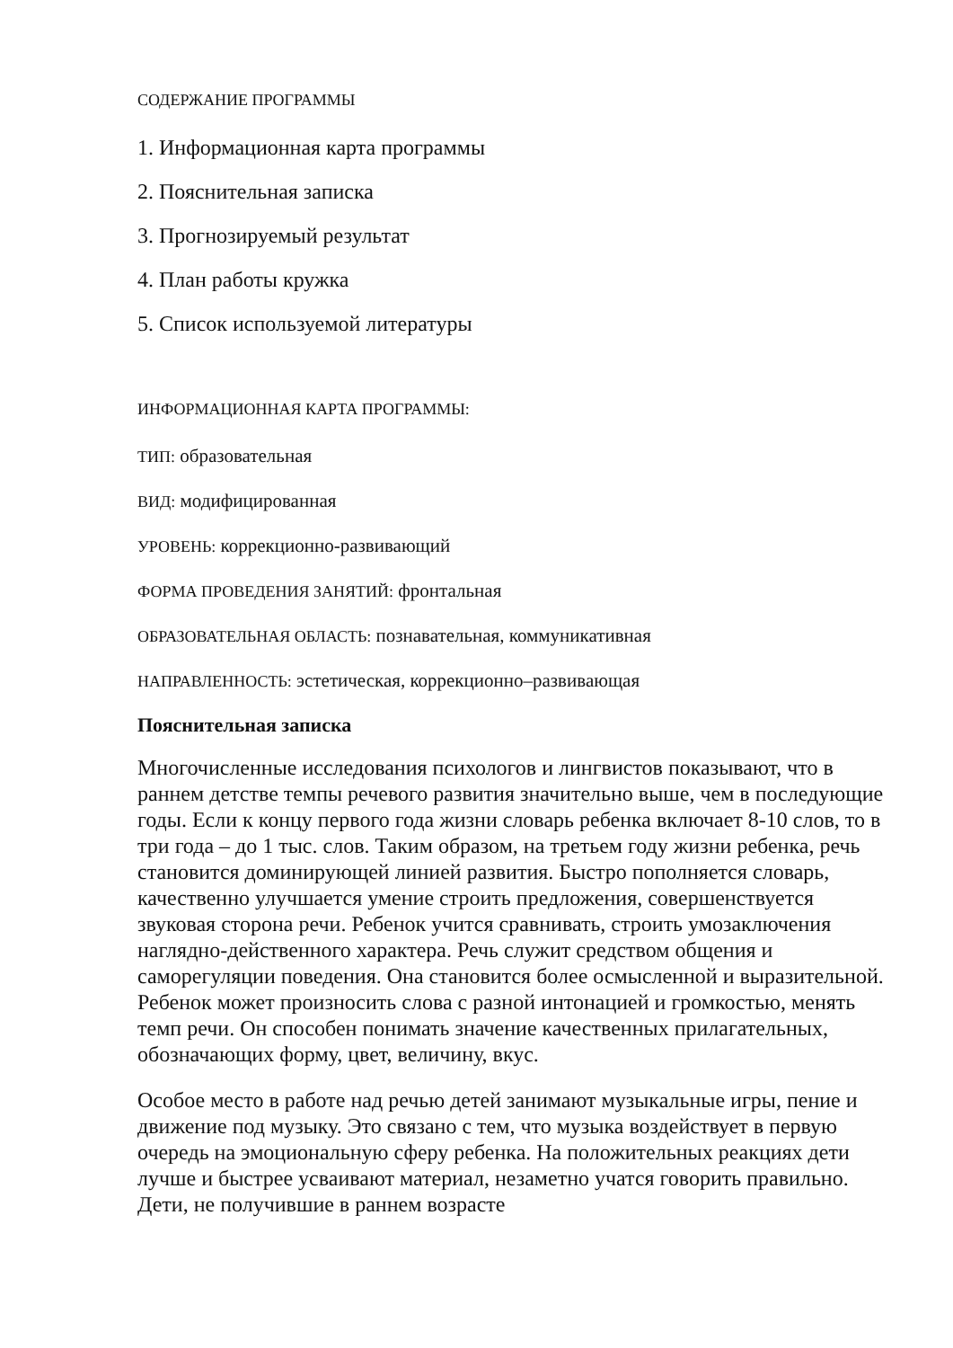СОДЕРЖАНИЕ ПРОГРАММЫ
1. Информационная карта программы
2. Пояснительная записка
3. Прогнозируемый результат
4. План работы кружка
5. Список используемой литературы
ИНФОРМАЦИОННАЯ КАРТА ПРОГРАММЫ:
ТИП: образовательная
ВИД: модифицированная
УРОВЕНЬ: коррекционно-развивающий
ФОРМА ПРОВЕДЕНИЯ ЗАНЯТИЙ: фронтальная
ОБРАЗОВАТЕЛЬНАЯ ОБЛАСТЬ: познавательная, коммуникативная
НАПРАВЛЕННОСТЬ: эстетическая, коррекционно–развивающая
Пояснительная записка
Многочисленные исследования психологов и лингвистов показывают, что в раннем детстве темпы речевого развития значительно выше, чем в последующие годы. Если к концу первого года жизни словарь ребенка включает 8-10 слов, то в три года – до 1 тыс. слов. Таким образом, на третьем году жизни ребенка, речь становится доминирующей линией развития. Быстро пополняется словарь, качественно улучшается умение строить предложения, совершенствуется звуковая сторона речи. Ребенок учится сравнивать, строить умозаключения наглядно-действенного характера. Речь служит средством общения и саморегуляции поведения. Она становится более осмысленной и выразительной. Ребенок может произносить слова с разной интонацией и громкостью, менять темп речи. Он способен понимать значение качественных прилагательных, обозначающих форму, цвет, величину, вкус.
Особое место в работе над речью детей занимают музыкальные игры, пение и движение под музыку. Это связано с тем, что музыка воздействует в первую очередь на эмоциональную сферу ребенка. На положительных реакциях дети лучше и быстрее усваивают материал, незаметно учатся говорить правильно. Дети, не получившие в раннем возрасте